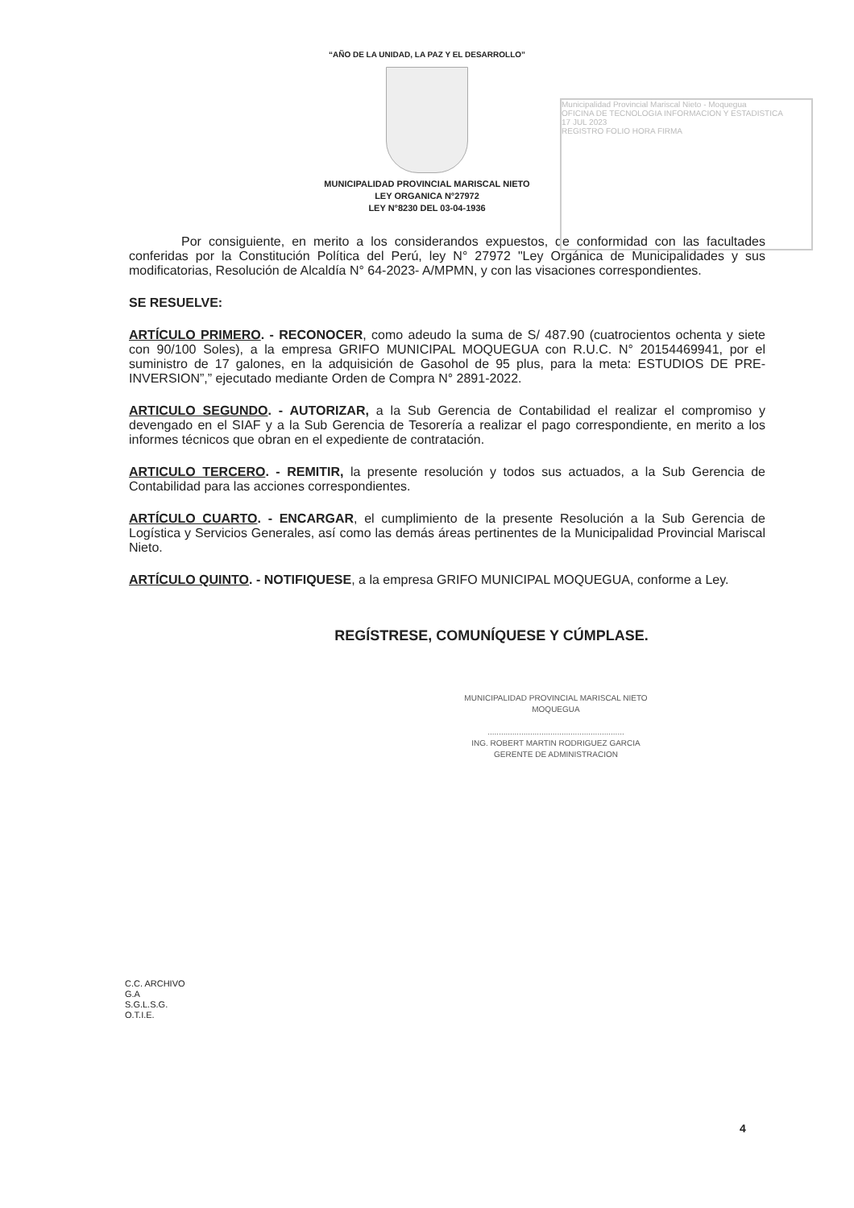“AÑO DE LA UNIDAD, LA PAZ Y EL DESARROLLO”
MUNICIPALIDAD PROVINCIAL MARISCAL NIETO
LEY ORGANICA N°27972
LEY N°8230 DEL 03-04-1936
Municipalidad Provincial Mariscal Nieto - Moquegua
OFICINA DE TECNOLOGIA INFORMACION Y ESTADISTICA
17 JUL 2023
REGISTRO FOLIO HORA FIRMA
Por consiguiente, en merito a los considerandos expuestos, de conformidad con las facultades conferidas por la Constitución Política del Perú, ley N° 27972 "Ley Orgánica de Municipalidades y sus modificatorias, Resolución de Alcaldía N° 64-2023- A/MPMN, y con las visaciones correspondientes.
SE RESUELVE:
ARTÍCULO PRIMERO. - RECONOCER, como adeudo la suma de S/ 487.90 (cuatrocientos ochenta y siete con 90/100 Soles), a la empresa GRIFO MUNICIPAL MOQUEGUA con R.U.C. N° 20154469941, por el suministro de 17 galones, en la adquisición de Gasohol de 95 plus, para la meta: ESTUDIOS DE PRE-INVERSION”,” ejecutado mediante Orden de Compra N° 2891-2022.
ARTICULO SEGUNDO. - AUTORIZAR, a la Sub Gerencia de Contabilidad el realizar el compromiso y devengado en el SIAF y a la Sub Gerencia de Tesorería a realizar el pago correspondiente, en merito a los informes técnicos que obran en el expediente de contratación.
ARTICULO TERCERO. - REMITIR, la presente resolución y todos sus actuados, a la Sub Gerencia de Contabilidad para las acciones correspondientes.
ARTÍCULO CUARTO. - ENCARGAR, el cumplimiento de la presente Resolución a la Sub Gerencia de Logística y Servicios Generales, así como las demás áreas pertinentes de la Municipalidad Provincial Mariscal Nieto.
ARTÍCULO QUINTO. - NOTIFIQUESE, a la empresa GRIFO MUNICIPAL MOQUEGUA, conforme a Ley.
REGÍSTRESE, COMUNÍQUESE Y CÚMPLASE.
MUNICIPALIDAD PROVINCIAL MARISCAL NIETO
MOQUEGUA
.............................................................
ING. ROBERT MARTIN RODRIGUEZ GARCIA
GERENTE DE ADMINISTRACION
C.C. ARCHIVO
G.A
S.G.L.S.G.
O.T.I.E.
4